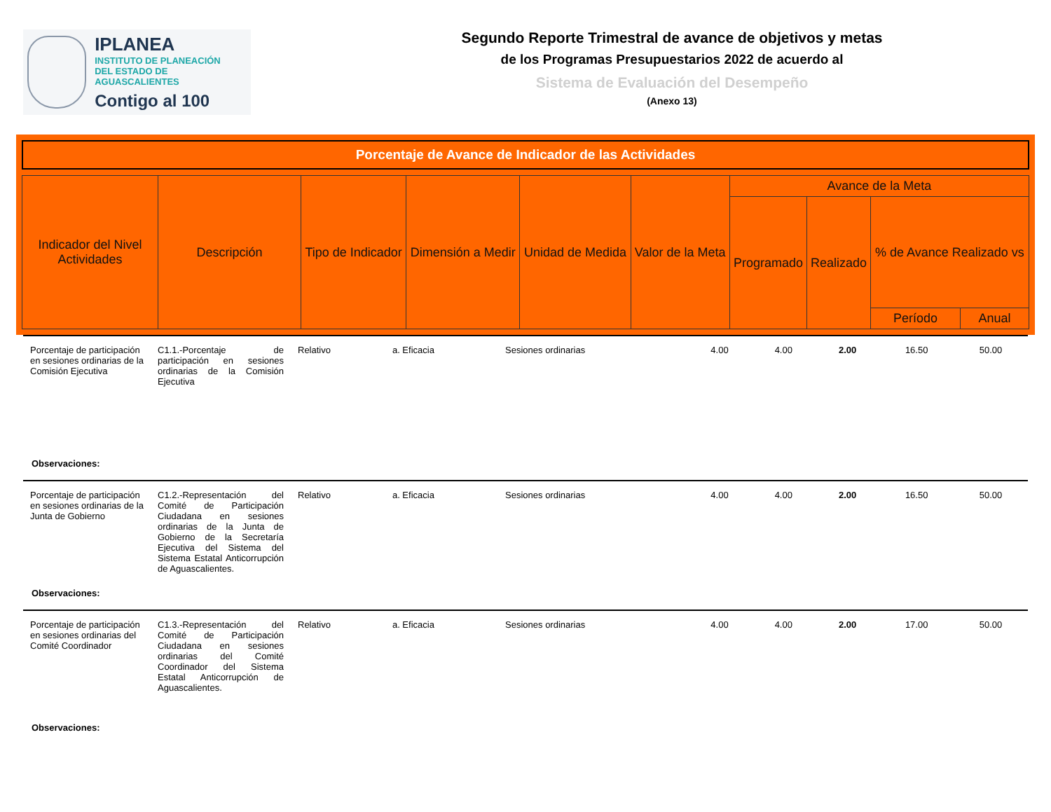IPLANEA
INSTITUTO DE PLANEACIÓN
DEL ESTADO DE AGUASCALIENTES
Contigo al 100
Segundo Reporte Trimestral de avance de objetivos y metas
de los Programas Presupuestarios 2022 de acuerdo al
Sistema de Evaluación del Desempeño
(Anexo 13)
Porcentaje de Avance de Indicador de las Actividades
| Indicador del Nivel Actividades | Descripción | Tipo de Indicador | Dimensión a Medir | Unidad de Medida | Valor de la Meta | Avance de la Meta | | | |
| --- | --- | --- | --- | --- | --- | --- | --- | --- | --- |
| | | | | | | Programado | Realizado | % de Avance Realizado vs | |
| | | | | | | | | Período | Anual |
| Porcentaje de participación en sesiones ordinarias de la Comisión Ejecutiva | C1.1.-Porcentaje de participación en sesiones ordinarias de la Comisión Ejecutiva | Relativo | a. Eficacia | Sesiones ordinarias | 4.00 | 4.00 | 2.00 | 16.50 | 50.00 |
| Observaciones: | | | | | | | | | |
| Porcentaje de participación en sesiones ordinarias de la Junta de Gobierno | C1.2.-Representación del Comité de Participación Ciudadana en sesiones ordinarias de la Junta de Gobierno de la Secretaría Ejecutiva del Sistema del Sistema Estatal Anticorrupción de Aguascalientes. | Relativo | a. Eficacia | Sesiones ordinarias | 4.00 | 4.00 | 2.00 | 16.50 | 50.00 |
| Observaciones: | | | | | | | | | |
| Porcentaje de participación en sesiones ordinarias del Comité Coordinador | C1.3.-Representación del Comité de Participación Ciudadana en sesiones ordinarias del Comité Coordinador del Sistema Estatal Anticorrupción de Aguascalientes. | Relativo | a. Eficacia | Sesiones ordinarias | 4.00 | 4.00 | 2.00 | 17.00 | 50.00 |
| Observaciones: | | | | | | | | | |